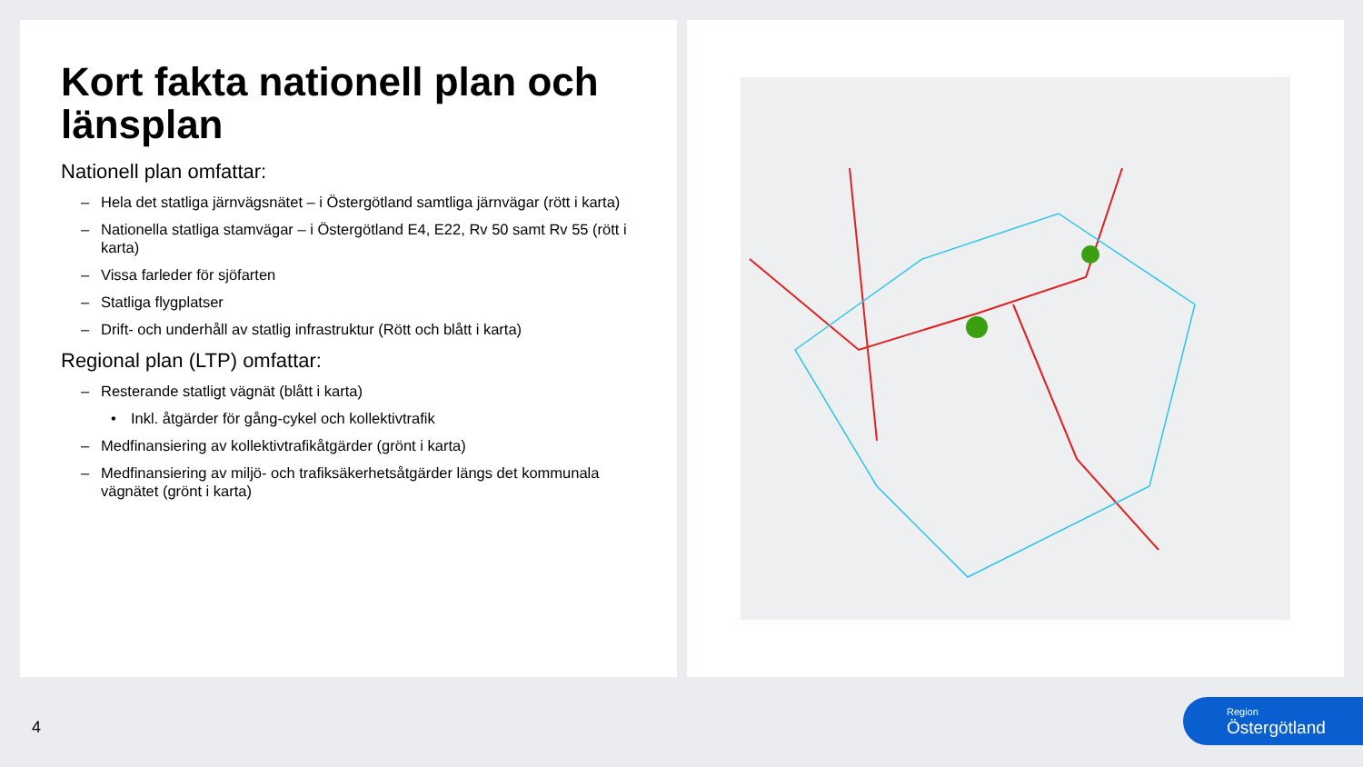Kort fakta nationell plan och länsplan
Nationell plan omfattar:
– Hela det statliga järnvägsnätet – i Östergötland samtliga järnvägar (rött i karta)
– Nationella statliga stamvägar – i Östergötland E4, E22, Rv 50 samt Rv 55 (rött i karta)
– Vissa farleder för sjöfarten
– Statliga flygplatser
– Drift- och underhåll av statlig infrastruktur (Rött och blått i karta)
Regional plan (LTP) omfattar:
– Resterande statligt vägnät (blått i karta)
• Inkl. åtgärder för gång-cykel och kollektivtrafik
– Medfinansiering av kollektivtrafikåtgärder (grönt i karta)
– Medfinansiering av miljö- och trafiksäkerhetsåtgärder längs det kommunala vägnätet (grönt i karta)
4
Region
Östergötland